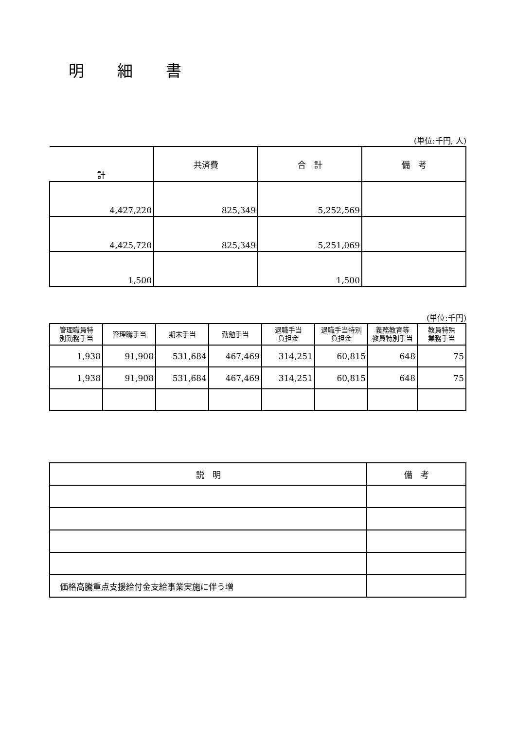明細書
(単位:千円, 人)
| 計 | 共済費 | 合 計 | 備 考 |
| --- | --- | --- | --- |
| 4,427,220 | 825,349 | 5,252,569 | |
| 4,425,720 | 825,349 | 5,251,069 | |
| 1,500 | | 1,500 | |
(単位:千円)
| 管理職員特 別勤務手当 | 管理職手当 | 期末手当 | 勤勉手当 | 退職手当 負担金 | 退職手当特別 負担金 | 義務教育等 教員特別手当 | 教員特殊 業務手当 |
| --- | --- | --- | --- | --- | --- | --- | --- |
| 1,938 | 91,908 | 531,684 | 467,469 | 314,251 | 60,815 | 648 | 75 |
| 1,938 | 91,908 | 531,684 | 467,469 | 314,251 | 60,815 | 648 | 75 |
| 説 明 | 備 考 |
| --- | --- |
| 価格高騰重点支援給付金支給事業実施に伴う増 | |